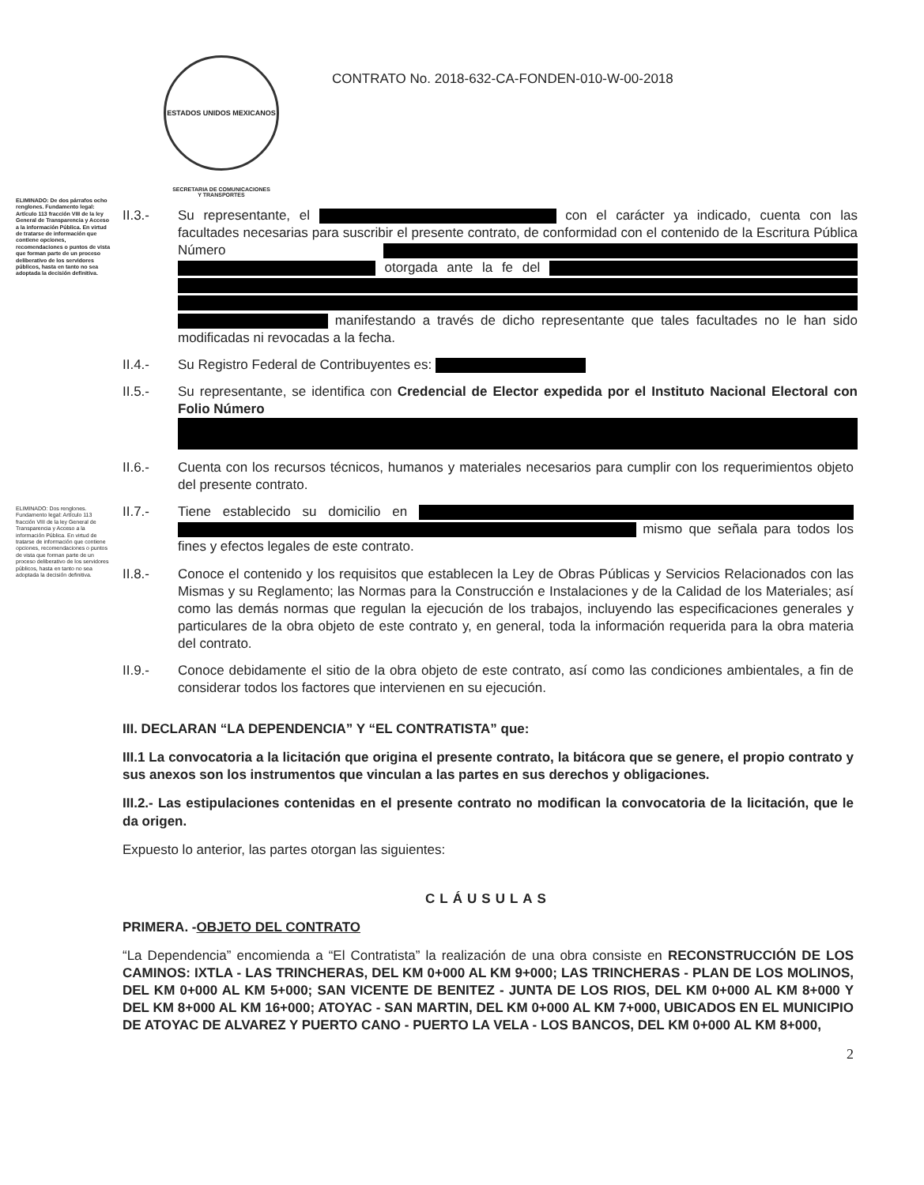ESTADOS UNIDOS MEXICANOS
SECRETARIA DE COMUNICACIONES
Y TRANSPORTES
CONTRATO No. 2018-632-CA-FONDEN-010-W-00-2018
ELIMINADO: De dos párrafos ocho renglones. Fundamento legal: Artículo 113 fracción VIII de la ley General de Transparencia y Acceso a la información Pública. En virtud de tratarse de información que contiene opciones, recomendaciones o puntos de vista que forman parte de un proceso deliberativo de los servidores públicos, hasta en tanto no sea adoptada la decisión definitiva.
ELIMINADO: Dos renglones. Fundamento legal: Artículo 113 fracción VIII de la ley General de Transparencia y Acceso a la información Pública. En virtud de tratarse de información que contiene opciones, recomendaciones o puntos de vista que forman parte de un proceso deliberativo de los servidores públicos, hasta en tanto no sea adoptada la decisión definitiva.
II.3.- Su representante, el con el carácter ya indicado, cuenta con las facultades necesarias para suscribir el presente contrato, de conformidad con el contenido de la Escritura Pública Número otorgada ante la fe del manifestando a través de dicho representante que tales facultades no le han sido modificadas ni revocadas a la fecha.
II.4.- Su Registro Federal de Contribuyentes es:
II.5.- Su representante, se identifica con Credencial de Elector expedida por el Instituto Nacional Electoral con Folio Número
II.6.- Cuenta con los recursos técnicos, humanos y materiales necesarios para cumplir con los requerimientos objeto del presente contrato.
II.7.- Tiene establecido su domicilio en mismo que señala para todos los fines y efectos legales de este contrato.
II.8.- Conoce el contenido y los requisitos que establecen la Ley de Obras Públicas y Servicios Relacionados con las Mismas y su Reglamento; las Normas para la Construcción e Instalaciones y de la Calidad de los Materiales; así como las demás normas que regulan la ejecución de los trabajos, incluyendo las especificaciones generales y particulares de la obra objeto de este contrato y, en general, toda la información requerida para la obra materia del contrato.
II.9.- Conoce debidamente el sitio de la obra objeto de este contrato, así como las condiciones ambientales, a fin de considerar todos los factores que intervienen en su ejecución.
III. DECLARAN “LA DEPENDENCIA” Y “EL CONTRATISTA” que:
III.1 La convocatoria a la licitación que origina el presente contrato, la bitácora que se genere, el propio contrato y sus anexos son los instrumentos que vinculan a las partes en sus derechos y obligaciones.
III.2.- Las estipulaciones contenidas en el presente contrato no modifican la convocatoria de la licitación, que le da origen.
Expuesto lo anterior, las partes otorgan las siguientes:
CLÁUSULAS
PRIMERA. -OBJETO DEL CONTRATO
“La Dependencia” encomienda a “El Contratista” la realización de una obra consiste en RECONSTRUCCIÓN DE LOS CAMINOS: IXTLA - LAS TRINCHERAS, DEL KM 0+000 AL KM 9+000; LAS TRINCHERAS - PLAN DE LOS MOLINOS, DEL KM 0+000 AL KM 5+000; SAN VICENTE DE BENITEZ - JUNTA DE LOS RIOS, DEL KM 0+000 AL KM 8+000 Y DEL KM 8+000 AL KM 16+000; ATOYAC - SAN MARTIN, DEL KM 0+000 AL KM 7+000, UBICADOS EN EL MUNICIPIO DE ATOYAC DE ALVAREZ Y PUERTO CANO - PUERTO LA VELA - LOS BANCOS, DEL KM 0+000 AL KM 8+000,
2